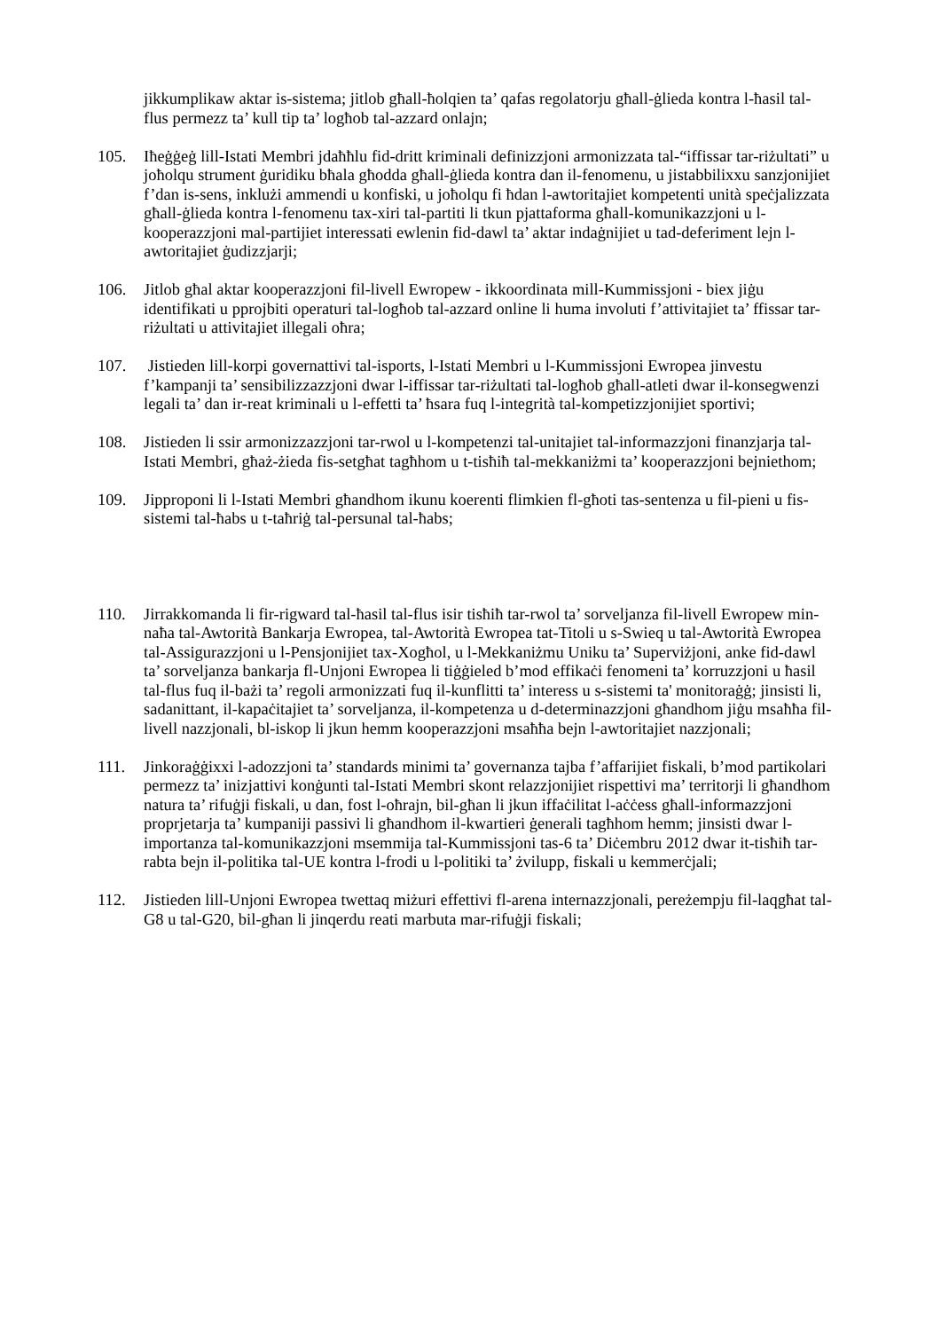jikkumplikaw aktar is-sistema; jitlob għall-ħolqien ta’ qafas regolatorju għall-ġlieda kontra l-ħasil tal-flus permezz ta’ kull tip ta’ logħob tal-azzard onlajn;
105. Iħeġġeġ lill-Istati Membri jdaħħlu fid-dritt kriminali definizzjoni armonizzata tal-“iffissar tar-riżultati” u joħolqu strument ġuridiku bħala għodda għall-ġlieda kontra dan il-fenomenu, u jistabbilixxu sanzjonijiet f’dan is-sens, inklużi ammendi u konfiski, u joħolqu fi ħdan l-awtoritajiet kompetenti unità speċjalizzata għall-ġlieda kontra l-fenomenu tax-xiri tal-partiti li tkun pjattaforma għall-komunikazzjoni u l-kooperazzjoni mal-partijiet interessati ewlenin fid-dawl ta’ aktar indaġnijiet u tad-deferiment lejn l-awtoritajiet ġudizzjarji;
106. Jitlob għal aktar kooperazzjoni fil-livell Ewropew - ikkoordinata mill-Kummissjoni - biex jiġu identifikati u pprojbiti operaturi tal-logħob tal-azzard online li huma involuti f’attivitajiet ta’ ffissar tar-riżultati u attivitajiet illegali oħra;
107. Jistieden lill-korpi governattivi tal-isports, l-Istati Membri u l-Kummissjoni Ewropea jinvestu f’kampanji ta’ sensibilizzazzjoni dwar l-iffissar tar-riżultati tal-logħob għall-atleti dwar il-konsegwenzi legali ta’ dan ir-reat kriminali u l-effetti ta’ ħsara fuq l-integrità tal-kompetizzjonijiet sportivi;
108. Jistieden li ssir armonizzazzjoni tar-rwol u l-kompetenzi tal-unitajiet tal-informazzjoni finanzjarja tal-Istati Membri, għaż-żieda fis-setgħat tagħhom u t-tisħiħ tal-mekkaniżmi ta’ kooperazzjoni bejniethom;
109. Jipproponi li l-Istati Membri għandhom ikunu koerenti flimkien fl-għoti tas-sentenza u fil-pieni u fis-sistemi tal-ħabs u t-taħriġ tal-persunal tal-ħabs;
110. Jirrakkomanda li fir-rigward tal-ħasil tal-flus isir tisħiħ tar-rwol ta’ sorveljanza fil-livell Ewropew min-naħa tal-Awtorità Bankarja Ewropea, tal-Awtorità Ewropea tat-Titoli u s-Swieq u tal-Awtorità Ewropea tal-Assigurazzjoni u l-Pensjonijiet tax-Xogħol, u l-Mekkaniżmu Uniku ta’ Superviżjoni, anke fid-dawl ta’ sorveljanza bankarja fl-Unjoni Ewropea li tiġġieled b’mod effikaċi fenomeni ta’ korruzzjoni u ħasil tal-flus fuq il-bażi ta’ regoli armonizzati fuq il-kunflitti ta’ interess u s-sistemi ta' monitoraġġ; jinsisti li, sadanittant, il-kapaċitajiet ta’ sorveljanza, il-kompetenza u d-determinazzjoni għandhom jiġu msaħħa fil-livell nazzjonali, bl-iskop li jkun hemm kooperazzjoni msaħħa bejn l-awtoritajiet nazzjonali;
111. Jinkoraġġixxi l-adozzjoni ta’ standards minimi ta’ governanza tajba f’affarijiet fiskali, b’mod partikolari permezz ta’ inizjattivi konġunti tal-Istati Membri skont relazzjonijiet rispettivi ma’ territorji li għandhom natura ta’ rifuġji fiskali, u dan, fost l-oħrajn, bil-għan li jkun iffaċilitat l-aċċess għall-informazzjoni proprjetarja ta’ kumpaniji passivi li għandhom il-kwartieri ġenerali tagħhom hemm; jinsisti dwar l-importanza tal-komunikazzjoni msemmija tal-Kummissjoni tas-6 ta’ Diċembru 2012 dwar it-tisħiħ tar-rabta bejn il-politika tal-UE kontra l-frodi u l-politiki ta’ żvilupp, fiskali u kemmerċjali;
112. Jistieden lill-Unjoni Ewropea twettaq miżuri effettivi fl-arena internazzjonali, pereżempju fil-laqgħat tal-G8 u tal-G20, bil-għan li jinqerdu reati marbuta mar-rifuġji fiskali;